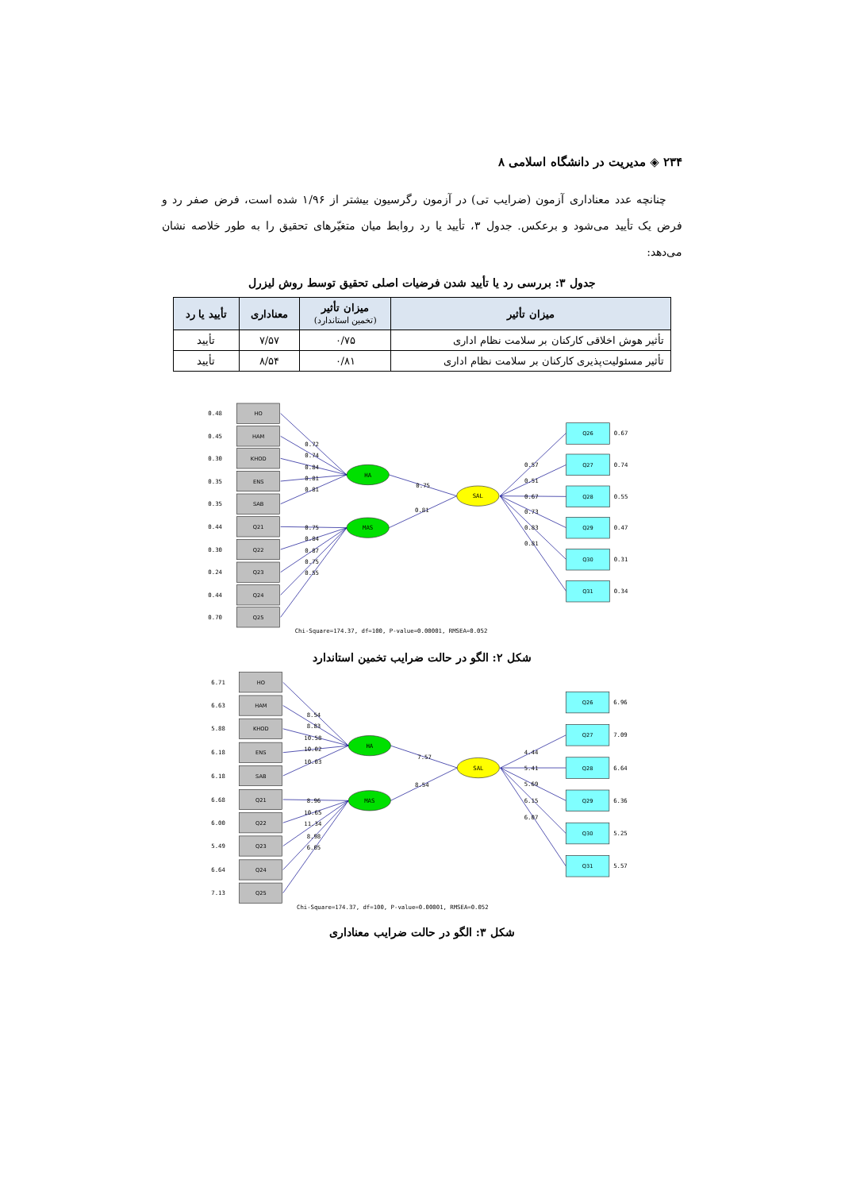۲۳۴ ◈ مدیریت در دانشگاه اسلامی ۸
چنانچه عدد معناداری آزمون (ضرایب تی) در آزمون رگرسیون بیشتر از ۱/۹۶ شده است، فرض صفر رد و فرض یک تأیید می‌شود و برعکس. جدول ۳، تأیید یا رد روابط میان متغیّرهای تحقیق را به طور خلاصه نشان می‌دهد:
جدول ۳: بررسی رد یا تأیید شدن فرضیات اصلی تحقیق توسط روش لیزرل
| میزان تأثیر | میزان تأثیر (تخمین استاندارد) | معناداری | تأیید یا رد |
| --- | --- | --- | --- |
| تأثیر هوش اخلاقی کارکنان بر سلامت نظام اداری | ۰/۷۵ | ۷/۵۷ | تأیید |
| تأثیر مسئولیت‌پذیری کارکنان بر سلامت نظام اداری | ۰/۸۱ | ۸/۵۴ | تأیید |
HA
MAS
SAL
HO
HAM
KHOD
ENS
SAB
Q21
Q22
Q23
Q24
Q25
Q26
Q27
Q28
Q29
Q30
Q31
0.48
0.45
0.30
0.35
0.35
0.44
0.30
0.24
0.44
0.70
0.72
0.74
0.84
0.81
0.81
0.75
0.84
0.87
0.75
0.55
0.75
0.81
0.57
0.51
0.67
0.73
0.83
0.81
0.67
0.74
0.55
0.47
0.31
0.34
Chi-Square=174.37, df=100, P-value=0.00001, RMSEA=0.052
شکل ۲: الگو در حالت ضرایب تخمین استاندارد
HA
MAS
SAL
HO
HAM
KHOD
ENS
SAB
Q21
Q22
Q23
Q24
Q25
Q26
Q27
Q28
Q29
Q30
Q31
6.71
6.63
5.88
6.18
6.18
6.68
6.00
5.49
6.64
7.13
8.54
8.83
10.58
10.02
10.03
8.96
10.65
11.34
8.98
6.05
7.57
8.54
4.44
5.41
5.69
6.15
6.07
6.96
7.09
6.64
6.36
5.25
5.57
Chi-Square=174.37, df=100, P-value=0.00001, RMSEA=0.052
شکل ۳: الگو در حالت ضرایب معناداری